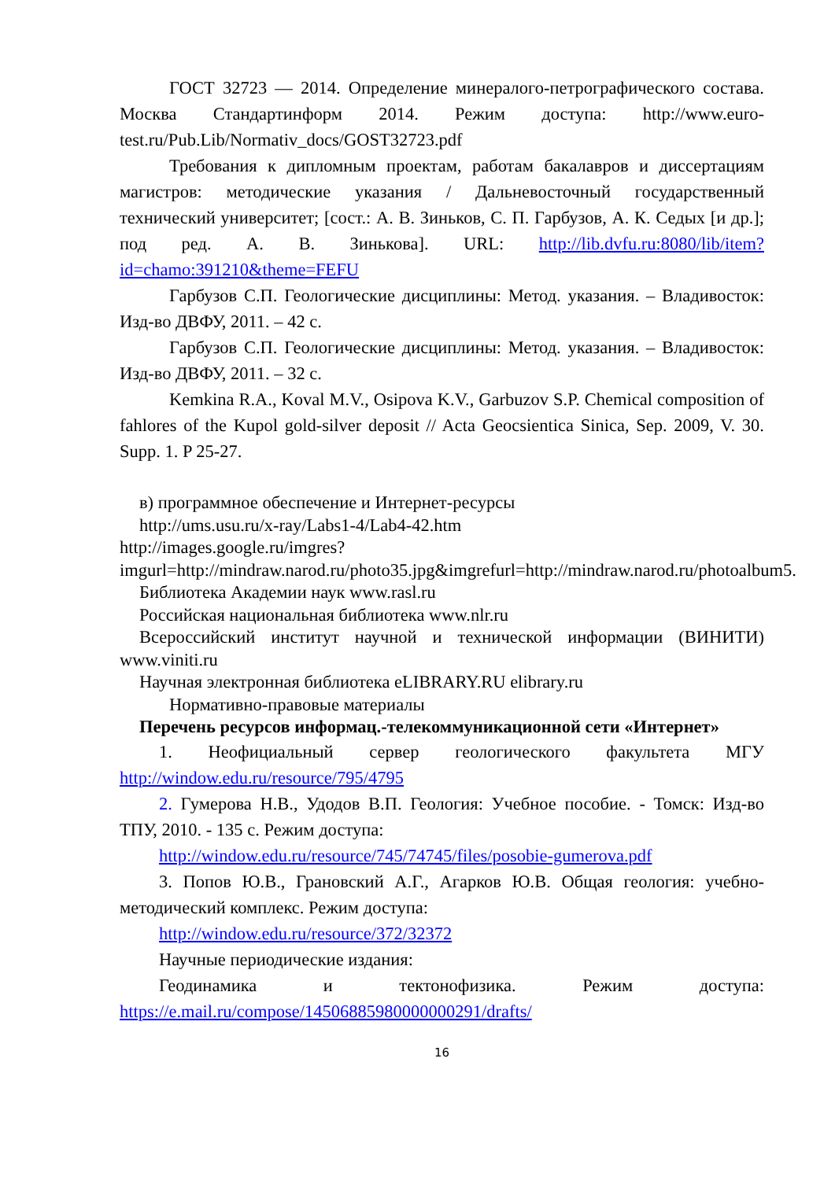ГОСТ 32723 — 2014. Определение минералого-петрографического состава. Москва Стандартинформ 2014. Режим доступа: http://www.euro-test.ru/Pub.Lib/Normativ_docs/GOST32723.pdf
Требования к дипломным проектам, работам бакалавров и диссертациям магистров: методические указания / Дальневосточный государственный технический университет; [сост.: А. В. Зиньков, С. П. Гарбузов, А. К. Седых [и др.]; под ред. А. В. Зинькова]. URL: http://lib.dvfu.ru:8080/lib/item?id=chamo:391210&theme=FEFU
Гарбузов С.П. Геологические дисциплины: Метод. указания. – Владивосток: Изд-во ДВФУ, 2011. – 42 с.
Гарбузов С.П. Геологические дисциплины: Метод. указания. – Владивосток: Изд-во ДВФУ, 2011. – 32 с.
Kemkina R.A., Koval M.V., Osipova K.V., Garbuzov S.P. Chemical composition of fahlores of the Kupol gold-silver deposit // Acta Geocsientica Sinica, Sep. 2009, V. 30. Supp. 1. P 25-27.
в) программное обеспечение и Интернет-ресурсы
http://ums.usu.ru/x-ray/Labs1-4/Lab4-42.htm
http://images.google.ru/imgres?imgurl=http://mindraw.narod.ru/photo35.jpg&imgrefurl=http://mindraw.narod.ru/photoalbum5.
Библиотека Академии наук www.rasl.ru
Российская национальная библиотека www.nlr.ru
Всероссийский институт научной и технической информации (ВИНИТИ) www.viniti.ru
Научная электронная библиотека eLIBRARY.RU elibrary.ru
Нормативно-правовые материалы
Перечень ресурсов информац.-телекоммуникационной сети «Интернет»
1. Неофициальный сервер геологического факультета МГУ http://window.edu.ru/resource/795/4795
2. Гумерова Н.В., Удодов В.П. Геология: Учебное пособие. - Томск: Изд-во ТПУ, 2010. - 135 с. Режим доступа:
http://window.edu.ru/resource/745/74745/files/posobie-gumerova.pdf
3. Попов Ю.В., Грановский А.Г., Агарков Ю.В. Общая геология: учебно-методический комплекс. Режим доступа:
http://window.edu.ru/resource/372/32372
Научные периодические издания:
Геодинамика и тектонофизика. Режим доступа: https://e.mail.ru/compose/14506885980000000291/drafts/
16